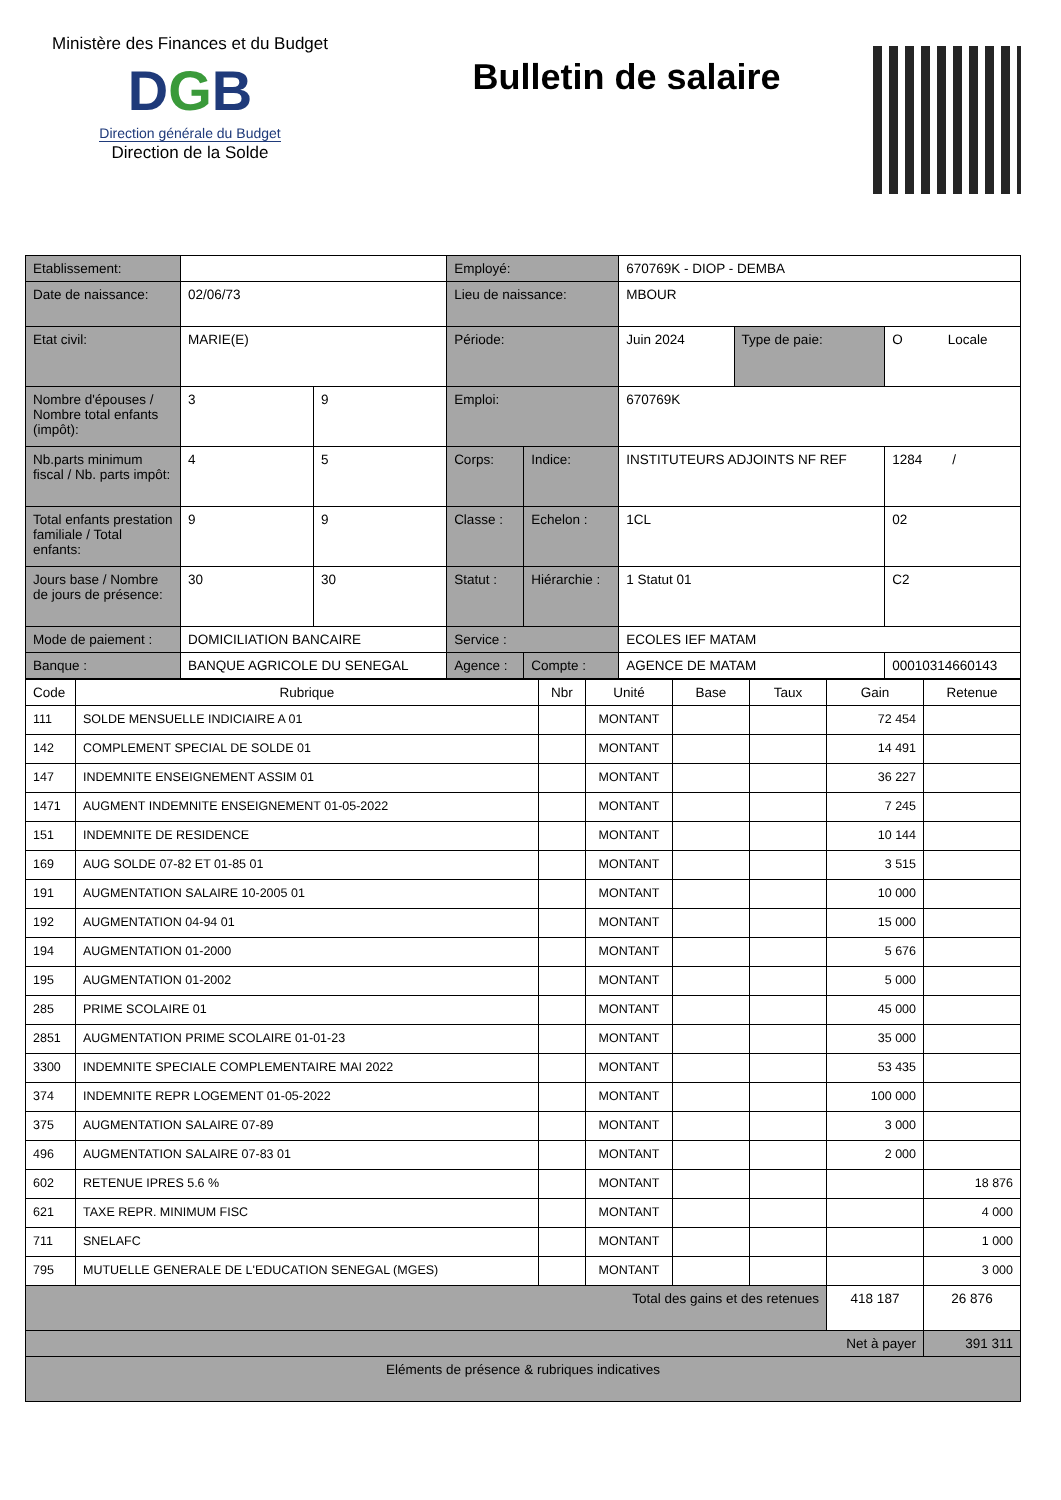Ministère des Finances et du Budget
DGB
Direction générale du Budget
Direction de la Solde
Bulletin de salaire
| Etablissement: | | | Employé: | | 670769K - DIOP - DEMBA | | |
| Date de naissance: | 02/06/73 | | Lieu de naissance: | | MBOUR | | |
| Etat civil: | MARIE(E) | | Période: | | Juin 2024 | Type de paie: | O Locale |
| Nombre d'épouses / Nombre total enfants (impôt): | 3 | 9 | Emploi: | | 670769K | | |
| Nb.parts minimum fiscal / Nb. parts impôt: | 4 | 5 | Corps: | Indice: | INSTITUTEURS ADJOINTS NF REF | | 1284 / |
| Total enfants prestation familiale / Total enfants: | 9 | 9 | Classe : | Echelon : | 1CL | | 02 |
| Jours base / Nombre de jours de présence: | 30 | 30 | Statut : | Hiérarchie : | 1 Statut 01 | | C2 |
| Mode de paiement : | DOMICILIATION BANCAIRE | | Service : | | ECOLES IEF MATAM | | |
| Banque : | BANQUE AGRICOLE DU SENEGAL | | Agence : | Compte : | AGENCE DE MATAM | | 00010314660143 |
| Code | Rubrique | Nbr | Unité | Base | Taux | Gain | Retenue |
| --- | --- | --- | --- | --- | --- | --- | --- |
| 111 | SOLDE MENSUELLE INDICIAIRE A 01 | | MONTANT | | | 72 454 | |
| 142 | COMPLEMENT SPECIAL DE SOLDE 01 | | MONTANT | | | 14 491 | |
| 147 | INDEMNITE ENSEIGNEMENT ASSIM 01 | | MONTANT | | | 36 227 | |
| 1471 | AUGMENT INDEMNITE ENSEIGNEMENT 01-05-2022 | | MONTANT | | | 7 245 | |
| 151 | INDEMNITE DE RESIDENCE | | MONTANT | | | 10 144 | |
| 169 | AUG SOLDE 07-82 ET 01-85 01 | | MONTANT | | | 3 515 | |
| 191 | AUGMENTATION SALAIRE 10-2005 01 | | MONTANT | | | 10 000 | |
| 192 | AUGMENTATION 04-94 01 | | MONTANT | | | 15 000 | |
| 194 | AUGMENTATION 01-2000 | | MONTANT | | | 5 676 | |
| 195 | AUGMENTATION 01-2002 | | MONTANT | | | 5 000 | |
| 285 | PRIME SCOLAIRE 01 | | MONTANT | | | 45 000 | |
| 2851 | AUGMENTATION PRIME SCOLAIRE 01-01-23 | | MONTANT | | | 35 000 | |
| 3300 | INDEMNITE SPECIALE COMPLEMENTAIRE MAI 2022 | | MONTANT | | | 53 435 | |
| 374 | INDEMNITE REPR LOGEMENT 01-05-2022 | | MONTANT | | | 100 000 | |
| 375 | AUGMENTATION SALAIRE 07-89 | | MONTANT | | | 3 000 | |
| 496 | AUGMENTATION SALAIRE 07-83 01 | | MONTANT | | | 2 000 | |
| 602 | RETENUE IPRES 5.6 % | | MONTANT | | | | 18 876 |
| 621 | TAXE REPR. MINIMUM FISC | | MONTANT | | | | 4 000 |
| 711 | SNELAFC | | MONTANT | | | | 1 000 |
| 795 | MUTUELLE GENERALE DE L'EDUCATION SENEGAL (MGES) | | MONTANT | | | | 3 000 |
| Total des gains et des retenues | | | | | | 418 187 | 26 876 |
| Net à payer | | | | | | | 391 311 |
| Eléments de présence & rubriques indicatives | | | | | | | |